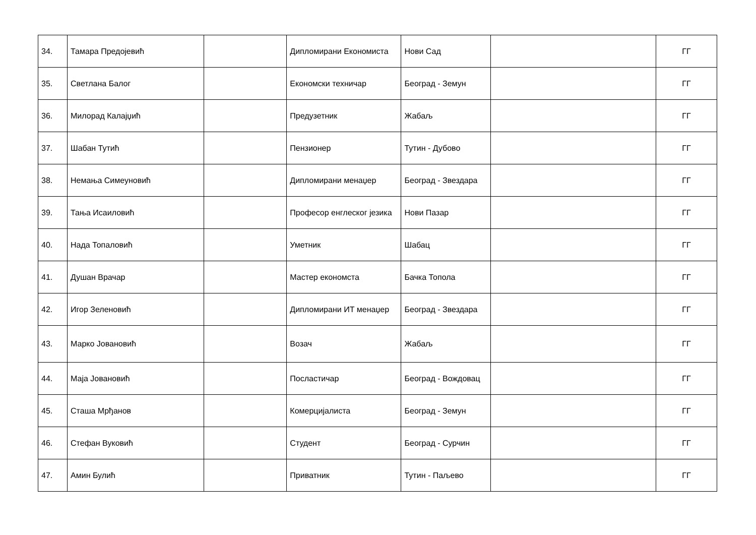| 34. | Тамара Предојевић | | Дипломирани Економиста | Нови Сад | | ГГ |
| 35. | Светлана Балог | | Економски техничар | Београд - Земун | | ГГ |
| 36. | Милорад Калајџић | | Предузетник | Жабаљ | | ГГ |
| 37. | Шабан Тутић | | Пензионер | Тутин - Дубово | | ГГ |
| 38. | Немања Симеуновић | | Дипломирани менаџер | Београд - Звездара | | ГГ |
| 39. | Тања Исаиловић | | Професор енглеског језика | Нови Пазар | | ГГ |
| 40. | Нада Топаловић | | Уметник | Шабац | | ГГ |
| 41. | Душан Врачар | | Мастер економста | Бачка Топола | | ГГ |
| 42. | Игор Зеленовић | | Дипломирани ИТ менаџер | Београд - Звездара | | ГГ |
| 43. | Марко Јовановић | | Возач | Жабаљ | | ГГ |
| 44. | Маја Јовановић | | Посластичар | Београд - Вождовац | | ГГ |
| 45. | Сташа Мрђанов | | Комерцијалиста | Београд - Земун | | ГГ |
| 46. | Стефан Вуковић | | Студент | Београд - Сурчин | | ГГ |
| 47. | Амин Булић | | Приватник | Тутин - Паљево | | ГГ |